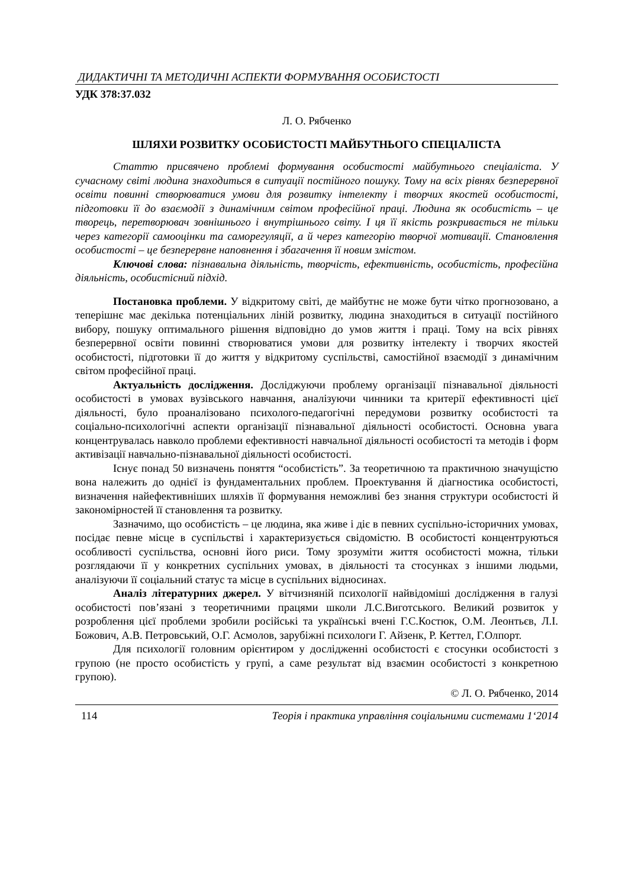ДИДАКТИЧНІ ТА МЕТОДИЧНІ АСПЕКТИ ФОРМУВАННЯ ОСОБИСТОСТІ
УДК 378:37.032
Л. О. Рябченко
ШЛЯХИ РОЗВИТКУ ОСОБИСТОСТІ МАЙБУТНЬОГО СПЕЦІАЛІСТА
Статтю присвячено проблемі формування особистості майбутнього спеціаліста. У сучасному світі людина знаходиться в ситуації постійного пошуку. Тому на всіх рівнях безперервної освіти повинні створюватися умови для розвитку інтелекту і творчих якостей особистості, підготовки її до взаємодії з динамічним світом професійної праці. Людина як особистість – це творець, перетворювач зовнішнього і внутрішнього світу. І ця її якість розкривається не тільки через категорії самооцінки та саморегуляції, а й через категорію творчої мотивації. Становлення особистості – це безперервне наповнення і збагачення її новим змістом.
Ключові слова: пізнавальна діяльність, творчість, ефективність, особистість, професійна діяльність, особистісний підхід.
Постановка проблеми. У відкритому світі, де майбутнє не може бути чітко прогнозовано, а теперішнє має декілька потенціальних ліній розвитку, людина знаходиться в ситуації постійного вибору, пошуку оптимального рішення відповідно до умов життя і праці. Тому на всіх рівнях безперервної освіти повинні створюватися умови для розвитку інтелекту і творчих якостей особистості, підготовки її до життя у відкритому суспільстві, самостійної взаємодії з динамічним світом професійної праці.
Актуальність дослідження. Досліджуючи проблему організації пізнавальної діяльності особистості в умовах вузівського навчання, аналізуючи чинники та критерії ефективності цієї діяльності, було проаналізовано психолого-педагогічні передумови розвитку особистості та соціально-психологічні аспекти організації пізнавальної діяльності особистості. Основна увага концентрувалась навколо проблеми ефективності навчальної діяльності особистості та методів і форм активізації навчально-пізнавальної діяльності особистості.
Існує понад 50 визначень поняття “особистість”. За теоретичною та практичною значущістю вона належить до однієї із фундаментальних проблем. Проектування й діагностика особистості, визначення найефективніших шляхів її формування неможливі без знання структури особистості й закономірностей її становлення та розвитку.
Зазначимо, що особистість – це людина, яка живе і діє в певних суспільно-історичних умовах, посідає певне місце в суспільстві і характеризується свідомістю. В особистості концентруються особливості суспільства, основні його риси. Тому зрозуміти життя особистості можна, тільки розглядаючи її у конкретних суспільних умовах, в діяльності та стосунках з іншими людьми, аналізуючи її соціальний статус та місце в суспільних відносинах.
Аналіз літературних джерел. У вітчизняній психології найвідоміші дослідження в галузі особистості пов’язані з теоретичними працями школи Л.С.Виготського. Великий розвиток у розроблення цієї проблеми зробили російські та українські вчені Г.С.Костюк, О.М. Леонтьєв, Л.І. Божович, А.В. Петровський, О.Г. Асмолов, зарубіжні психологи Г. Айзенк, Р. Кеттел, Г.Олпорт.
Для психології головним орієнтиром у дослідженні особистості є стосунки особистості з групою (не просто особистість у групі, а саме результат від взаємин особистості з конкретною групою).
© Л. О. Рябченко, 2014
114 Теорія і практика управління соціальними системами 1‘2014